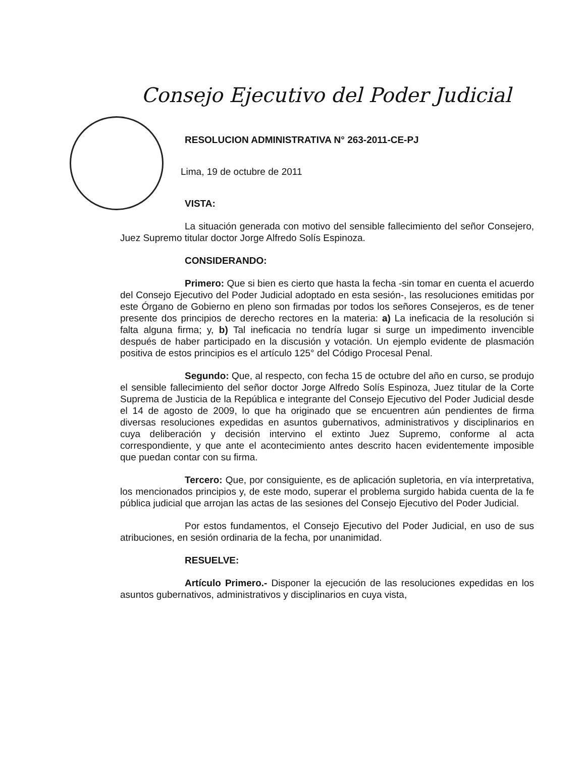Consejo Ejecutivo del Poder Judicial
RESOLUCION ADMINISTRATIVA N° 263-2011-CE-PJ
Lima, 19 de octubre de 2011
VISTA:
La situación generada con motivo del sensible fallecimiento del señor Consejero, Juez Supremo titular doctor Jorge Alfredo Solís Espinoza.
CONSIDERANDO:
Primero: Que si bien es cierto que hasta la fecha -sin tomar en cuenta el acuerdo del Consejo Ejecutivo del Poder Judicial adoptado en esta sesión-, las resoluciones emitidas por este Órgano de Gobierno en pleno son firmadas por todos los señores Consejeros, es de tener presente dos principios de derecho rectores en la materia: a) La ineficacia de la resolución si falta alguna firma; y, b) Tal ineficacia no tendría lugar si surge un impedimento invencible después de haber participado en la discusión y votación. Un ejemplo evidente de plasmación positiva de estos principios es el artículo 125° del Código Procesal Penal.
Segundo: Que, al respecto, con fecha 15 de octubre del año en curso, se produjo el sensible fallecimiento del señor doctor Jorge Alfredo Solís Espinoza, Juez titular de la Corte Suprema de Justicia de la República e integrante del Consejo Ejecutivo del Poder Judicial desde el 14 de agosto de 2009, lo que ha originado que se encuentren aún pendientes de firma diversas resoluciones expedidas en asuntos gubernativos, administrativos y disciplinarios en cuya deliberación y decisión intervino el extinto Juez Supremo, conforme al acta correspondiente, y que ante el acontecimiento antes descrito hacen evidentemente imposible que puedan contar con su firma.
Tercero: Que, por consiguiente, es de aplicación supletoria, en vía interpretativa, los mencionados principios y, de este modo, superar el problema surgido habida cuenta de la fe pública judicial que arrojan las actas de las sesiones del Consejo Ejecutivo del Poder Judicial.
Por estos fundamentos, el Consejo Ejecutivo del Poder Judicial, en uso de sus atribuciones, en sesión ordinaria de la fecha, por unanimidad.
RESUELVE:
Artículo Primero.- Disponer la ejecución de las resoluciones expedidas en los asuntos gubernativos, administrativos y disciplinarios en cuya vista,